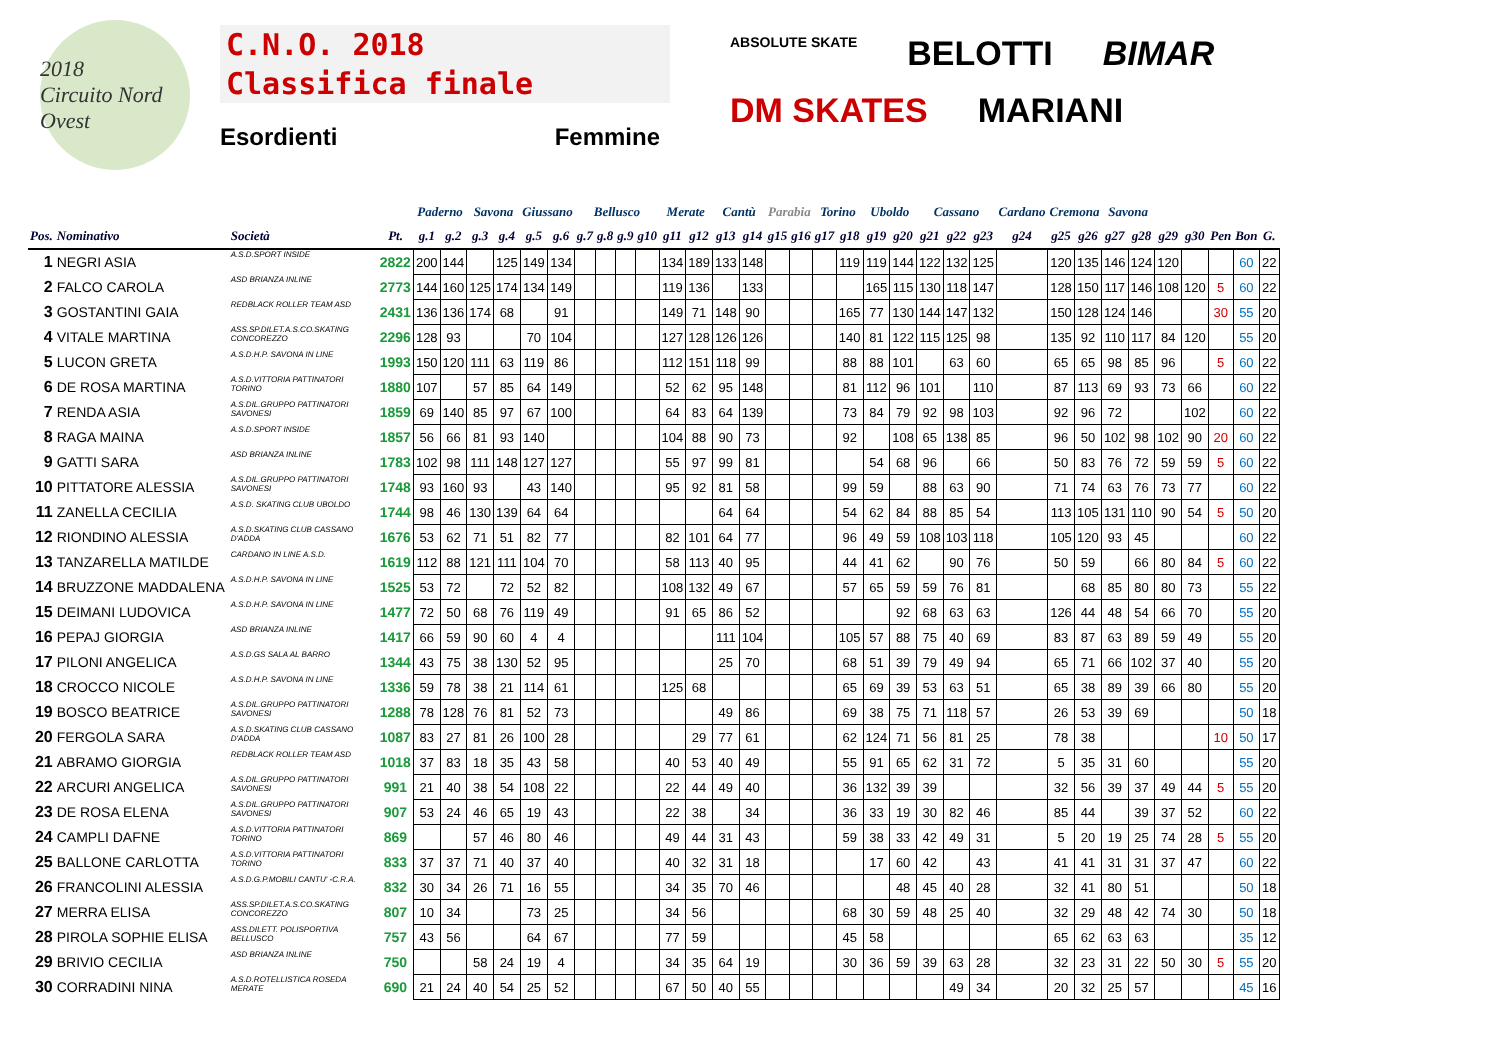2018
Circuito Nord Ovest
C.N.O. 2018
Classifica finale
Esordienti Femmine
ABSOLUTE SKATE
BELOTTI
BIMAR
DM SKATES
MARIANI
| | | | | Paderno | | Savona | | Giussano | | Bellusco | | | | Merate | | Cantù | | Parabia | | Torino | | Uboldo | | Cassano | | | Cardano | Cremona | | Savona | | | | | | |
| --- | --- | --- | --- | --- | --- | --- | --- | --- | --- | --- | --- | --- | --- | --- | --- | --- | --- | --- | --- | --- | --- | --- | --- | --- | --- | --- | --- | --- | --- | --- | --- | --- | --- | --- | --- | --- |
| Pos. | Nominativo | Società | Pt. | g.1 | g.2 | g.3 | g.4 | g.5 | g.6 | g.7 | g.8 | g.9 | g10 | g11 | g12 | g13 | g14 | g15 | g16 | g17 | g18 | g19 | g20 | g21 | g22 | g23 | g24 | g25 | g26 | g27 | g28 | g29 | g30 | Pen | Bon | G. |
| 1 | NEGRI ASIA | A.S.D.SPORT INSIDE | 2822 | 200 | 144 | | 125 | 149 | 134 | | | | | 134 | 189 | 133 | 148 | | | | 119 | 119 | 144 | 122 | 132 | 125 | | 120 | 135 | 146 | 124 | 120 | | | 60 | 22 |
| 2 | FALCO CAROLA | ASD BRIANZA INLINE | 2773 | 144 | 160 | 125 | 174 | 134 | 149 | | | | | 119 | 136 | | 133 | | | | | 165 | 115 | 130 | 118 | 147 | | 128 | 150 | 117 | 146 | 108 | 120 | 5 | 60 | 22 |
| 3 | GOSTANTINI GAIA | REDBLACK ROLLER TEAM ASD | 2431 | 136 | 136 | 174 | 68 | | 91 | | | | | 149 | 71 | 148 | 90 | | | | 165 | 77 | 130 | 144 | 147 | 132 | | 150 | 128 | 124 | 146 | | | 30 | 55 | 20 |
| 4 | VITALE MARTINA | ASS.SP.DILET.A.S.CO.SKATING CONCOREZZO | 2296 | 128 | 93 | | | 70 | 104 | | | | | 127 | 128 | 126 | 126 | | | | 140 | 81 | 122 | 115 | 125 | 98 | | 135 | 92 | 110 | 117 | 84 | 120 | | 55 | 20 |
| 5 | LUCON GRETA | A.S.D.H.P. SAVONA IN LINE | 1993 | 150 | 120 | 111 | 63 | 119 | 86 | | | | | 112 | 151 | 118 | 99 | | | | 88 | 88 | 101 | | 63 | 60 | | 65 | 65 | 98 | 85 | 96 | | 5 | 60 | 22 |
| 6 | DE ROSA MARTINA | A.S.D.VITTORIA PATTINATORI TORINO | 1880 | 107 | | 57 | 85 | 64 | 149 | | | | | 52 | 62 | 95 | 148 | | | | 81 | 112 | 96 | 101 | | 110 | | 87 | 113 | 69 | 93 | 73 | 66 | | 60 | 22 |
| 7 | RENDA ASIA | A.S.DIL.GRUPPO PATTINATORI SAVONESI | 1859 | 69 | 140 | 85 | 97 | 67 | 100 | | | | | 64 | 83 | 64 | 139 | | | | 73 | 84 | 79 | 92 | 98 | 103 | | 92 | 96 | 72 | | | 102 | | 60 | 22 |
| 8 | RAGA MAINA | A.S.D.SPORT INSIDE | 1857 | 56 | 66 | 81 | 93 | 140 | | | | | | 104 | 88 | 90 | 73 | | | | 92 | | 108 | 65 | 138 | 85 | | 96 | 50 | 102 | 98 | 102 | 90 | 20 | 60 | 22 |
| 9 | GATTI SARA | ASD BRIANZA INLINE | 1783 | 102 | 98 | 111 | 148 | 127 | 127 | | | | | 55 | 97 | 99 | 81 | | | | | 54 | 68 | 96 | | 66 | | 50 | 83 | 76 | 72 | 59 | 59 | 5 | 60 | 22 |
| 10 | PITTATORE ALESSIA | A.S.DIL.GRUPPO PATTINATORI SAVONESI | 1748 | 93 | 160 | 93 | | 43 | 140 | | | | | 95 | 92 | 81 | 58 | | | | 99 | 59 | | 88 | 63 | 90 | | 71 | 74 | 63 | 76 | 73 | 77 | | 60 | 22 |
| 11 | ZANELLA CECILIA | A.S.D. SKATING CLUB UBOLDO | 1744 | 98 | 46 | 130 | 139 | 64 | 64 | | | | | | | 64 | 64 | | | | 54 | 62 | 84 | 88 | 85 | 54 | | 113 | 105 | 131 | 110 | 90 | 54 | 5 | 50 | 20 |
| 12 | RIONDINO ALESSIA | A.S.D.SKATING CLUB CASSANO D'ADDA | 1676 | 53 | 62 | 71 | 51 | 82 | 77 | | | | | 82 | 101 | 64 | 77 | | | | 96 | 49 | 59 | 108 | 103 | 118 | | 105 | 120 | 93 | 45 | | | | 60 | 22 |
| 13 | TANZARELLA MATILDE | CARDANO IN LINE A.S.D. | 1619 | 112 | 88 | 121 | 111 | 104 | 70 | | | | | 58 | 113 | 40 | 95 | | | | 44 | 41 | 62 | | 90 | 76 | | 50 | 59 | | 66 | 80 | 84 | 5 | 60 | 22 |
| 14 | BRUZZONE MADDALENA | A.S.D.H.P. SAVONA IN LINE | 1525 | 53 | 72 | | 72 | 52 | 82 | | | | | 108 | 132 | 49 | 67 | | | | 57 | 65 | 59 | 59 | 76 | 81 | | | 68 | 85 | 80 | 80 | 73 | | 55 | 22 |
| 15 | DEIMANI LUDOVICA | A.S.D.H.P. SAVONA IN LINE | 1477 | 72 | 50 | 68 | 76 | 119 | 49 | | | | | 91 | 65 | 86 | 52 | | | | | | 92 | 68 | 63 | 63 | | 126 | 44 | 48 | 54 | 66 | 70 | | 55 | 20 |
| 16 | PEPAJ GIORGIA | ASD BRIANZA INLINE | 1417 | 66 | 59 | 90 | 60 | 4 | 4 | | | | | | | 111 | 104 | | | | 105 | 57 | 88 | 75 | 40 | 69 | | 83 | 87 | 63 | 89 | 59 | 49 | | 55 | 20 |
| 17 | PILONI ANGELICA | A.S.D.GS SALA AL BARRO | 1344 | 43 | 75 | 38 | 130 | 52 | 95 | | | | | | | 25 | 70 | | | | 68 | 51 | 39 | 79 | 49 | 94 | | 65 | 71 | 66 | 102 | 37 | 40 | | 55 | 20 |
| 18 | CROCCO NICOLE | A.S.D.H.P. SAVONA IN LINE | 1336 | 59 | 78 | 38 | 21 | 114 | 61 | | | | | 125 | 68 | | | | | | 65 | 69 | 39 | 53 | 63 | 51 | | 65 | 38 | 89 | 39 | 66 | 80 | | 55 | 20 |
| 19 | BOSCO BEATRICE | A.S.DIL.GRUPPO PATTINATORI SAVONESI | 1288 | 78 | 128 | 76 | 81 | 52 | 73 | | | | | | | 49 | 86 | | | | 69 | 38 | 75 | 71 | 118 | 57 | | 26 | 53 | 39 | 69 | | | | 50 | 18 |
| 20 | FERGOLA SARA | A.S.D.SKATING CLUB CASSANO D'ADDA | 1087 | 83 | 27 | 81 | 26 | 100 | 28 | | | | | | 29 | 77 | 61 | | | | 62 | 124 | 71 | 56 | 81 | 25 | | 78 | 38 | | | | | 10 | 50 | 17 |
| 21 | ABRAMO GIORGIA | REDBLACK ROLLER TEAM ASD | 1018 | 37 | 83 | 18 | 35 | 43 | 58 | | | | | 40 | 53 | 40 | 49 | | | | 55 | 91 | 65 | 62 | 31 | 72 | | 5 | 35 | 31 | 60 | | | | 55 | 20 |
| 22 | ARCURI ANGELICA | A.S.DIL.GRUPPO PATTINATORI SAVONESI | 991 | 21 | 40 | 38 | 54 | 108 | 22 | | | | | 22 | 44 | 49 | 40 | | | | 36 | 132 | 39 | 39 | | | | 32 | 56 | 39 | 37 | 49 | 44 | 5 | 55 | 20 |
| 23 | DE ROSA ELENA | A.S.DIL.GRUPPO PATTINATORI SAVONESI | 907 | 53 | 24 | 46 | 65 | 19 | 43 | | | | | 22 | 38 | | 34 | | | | 36 | 33 | 19 | 30 | 82 | 46 | | 85 | 44 | | 39 | 37 | 52 | | 60 | 22 |
| 24 | CAMPLI DAFNE | A.S.D.VITTORIA PATTINATORI TORINO | 869 | | | 57 | 46 | 80 | 46 | | | | | 49 | 44 | 31 | 43 | | | | 59 | 38 | 33 | 42 | 49 | 31 | | 5 | 20 | 19 | 25 | 74 | 28 | 5 | 55 | 20 |
| 25 | BALLONE CARLOTTA | A.S.D.VITTORIA PATTINATORI TORINO | 833 | 37 | 37 | 71 | 40 | 37 | 40 | | | | | 40 | 32 | 31 | 18 | | | | | 17 | 60 | 42 | | 43 | | 41 | 41 | 31 | 31 | 37 | 47 | | 60 | 22 |
| 26 | FRANCOLINI ALESSIA | A.S.D.G.P.MOBILI CANTU' -C.R.A. | 832 | 30 | 34 | 26 | 71 | 16 | 55 | | | | | 34 | 35 | 70 | 46 | | | | | | 48 | 45 | 40 | 28 | | 32 | 41 | 80 | 51 | | | | 50 | 18 |
| 27 | MERRA ELISA | ASS.SP.DILET.A.S.CO.SKATING CONCOREZZO | 807 | 10 | 34 | | | 73 | 25 | | | | | 34 | 56 | | | | | | 68 | 30 | 59 | 48 | 25 | 40 | | 32 | 29 | 48 | 42 | 74 | 30 | | 50 | 18 |
| 28 | PIROLA SOPHIE ELISA | ASS.DILETT. POLISPORTIVA BELLUSCO | 757 | 43 | 56 | | | 64 | 67 | | | | | 77 | 59 | | | | | | 45 | 58 | | | | | | 65 | 62 | 63 | 63 | | | | 35 | 12 |
| 29 | BRIVIO CECILIA | ASD BRIANZA INLINE | 750 | | | 58 | 24 | 19 | 4 | | | | | 34 | 35 | 64 | 19 | | | | 30 | 36 | 59 | 39 | 63 | 28 | | 32 | 23 | 31 | 22 | 50 | 30 | 5 | 55 | 20 |
| 30 | CORRADINI NINA | A.S.D.ROTELLISTICA ROSEDA MERATE | 690 | 21 | 24 | 40 | 54 | 25 | 52 | | | | | 67 | 50 | 40 | 55 | | | | | | | | 49 | 34 | | 20 | 32 | 25 | 57 | | | | 45 | 16 |